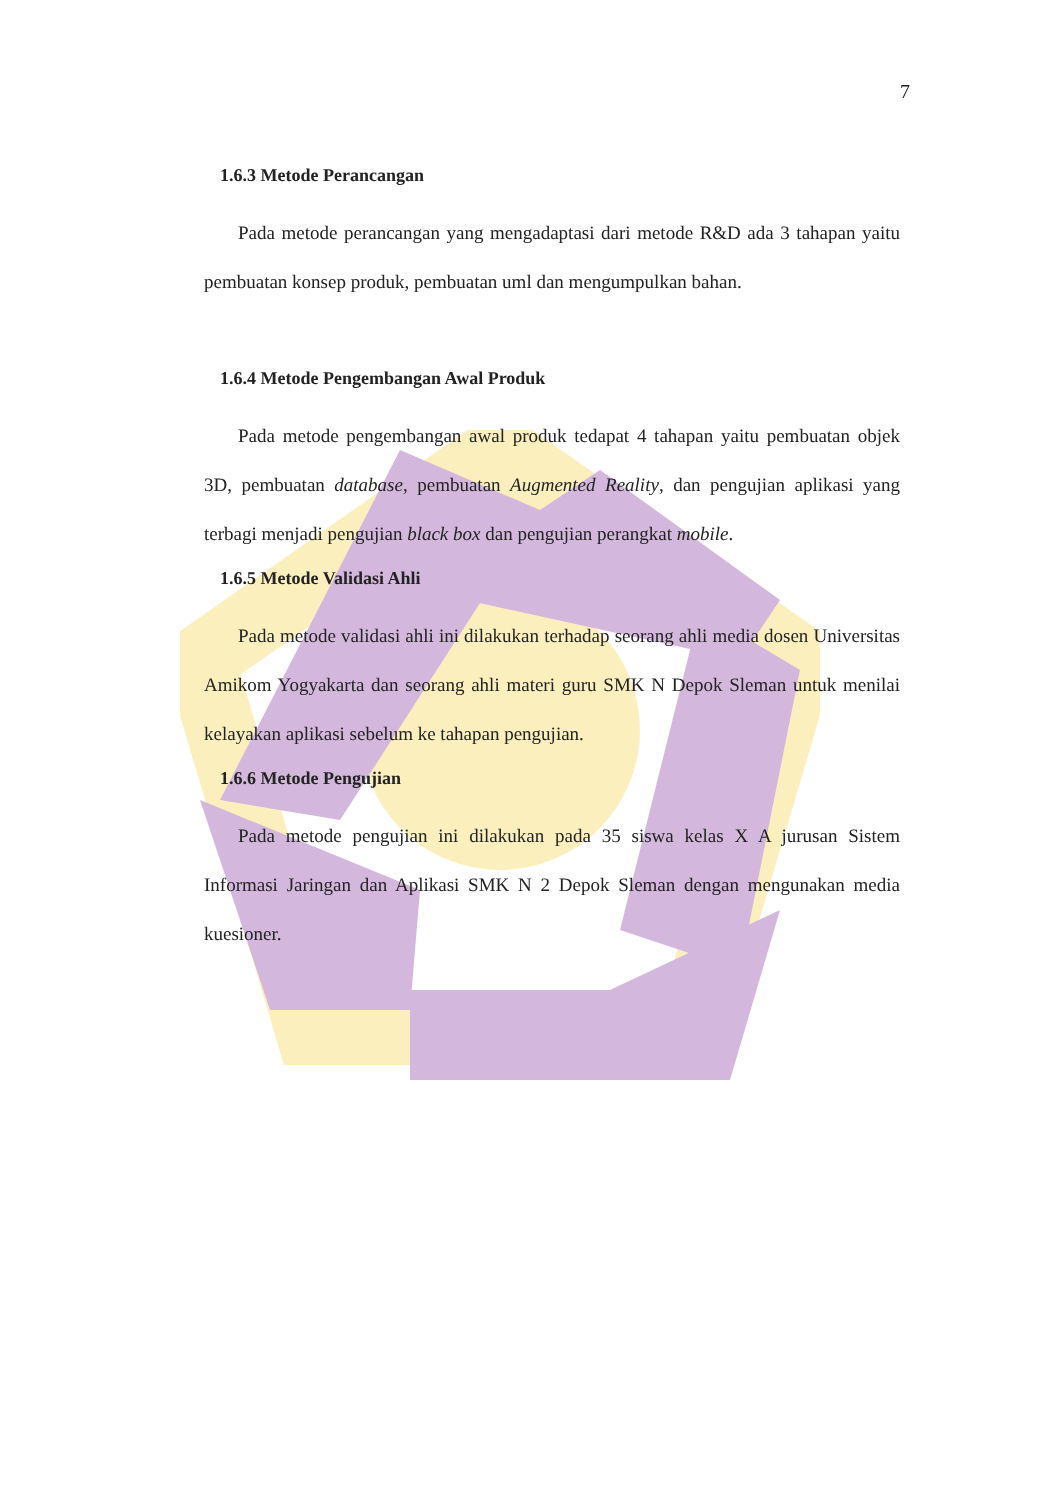7
1.6.3 Metode Perancangan
Pada metode perancangan yang mengadaptasi dari metode R&D ada 3 tahapan yaitu pembuatan konsep produk, pembuatan uml dan mengumpulkan bahan.
1.6.4 Metode Pengembangan Awal Produk
Pada metode pengembangan awal produk tedapat 4 tahapan yaitu pembuatan objek 3D, pembuatan database, pembuatan Augmented Reality, dan pengujian aplikasi yang terbagi menjadi pengujian black box dan pengujian perangkat mobile.
1.6.5 Metode Validasi Ahli
Pada metode validasi ahli ini dilakukan terhadap seorang ahli media dosen Universitas Amikom Yogyakarta dan seorang ahli materi guru SMK N Depok Sleman untuk menilai kelayakan aplikasi sebelum ke tahapan pengujian.
1.6.6 Metode Pengujian
Pada metode pengujian ini dilakukan pada 35 siswa kelas X A jurusan Sistem Informasi Jaringan dan Aplikasi SMK N 2 Depok Sleman dengan mengunakan media kuesioner.